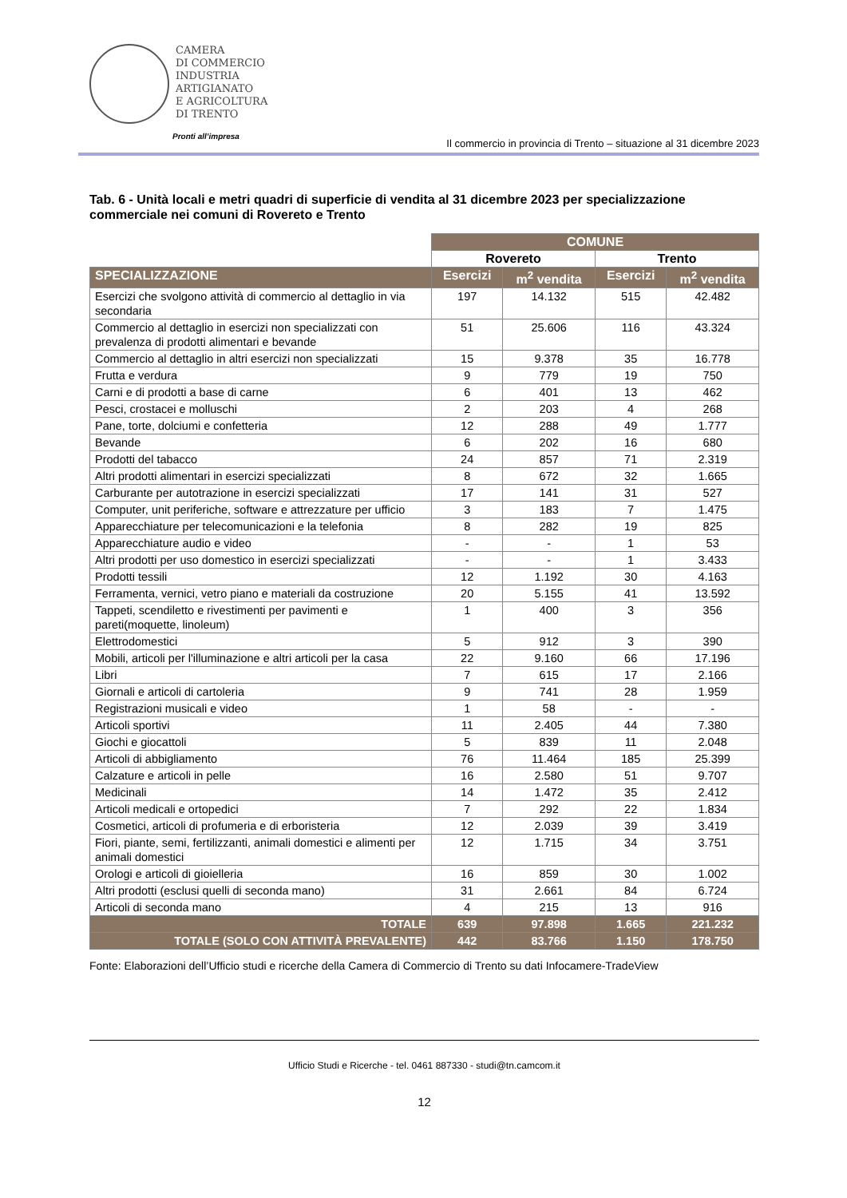CAMERA
DI COMMERCIO
INDUSTRIA
ARTIGIANATO
E AGRICOLTURA
DI TRENTO
Pronti all’impresa
Il commercio in provincia di Trento – situazione al 31 dicembre 2023
Tab. 6 - Unità locali e metri quadri di superficie di vendita al 31 dicembre 2023 per specializzazione commerciale nei comuni di Rovereto e Trento
| | COMUNE | | | |
| --- | --- | --- | --- | --- |
| | Rovereto | | Trento | |
| SPECIALIZZAZIONE | Esercizi | m<sup>2</sup> vendita | Esercizi | m<sup>2</sup> vendita |
| Esercizi che svolgono attività di commercio al dettaglio in via secondaria | 197 | 14.132 | 515 | 42.482 |
| Commercio al dettaglio in esercizi non specializzati con prevalenza di prodotti alimentari e bevande | 51 | 25.606 | 116 | 43.324 |
| Commercio al dettaglio in altri esercizi non specializzati | 15 | 9.378 | 35 | 16.778 |
| Frutta e verdura | 9 | 779 | 19 | 750 |
| Carni e di prodotti a base di carne | 6 | 401 | 13 | 462 |
| Pesci, crostacei e molluschi | 2 | 203 | 4 | 268 |
| Pane, torte, dolciumi e confetteria | 12 | 288 | 49 | 1.777 |
| Bevande | 6 | 202 | 16 | 680 |
| Prodotti del tabacco | 24 | 857 | 71 | 2.319 |
| Altri prodotti alimentari in esercizi specializzati | 8 | 672 | 32 | 1.665 |
| Carburante per autotrazione in esercizi specializzati | 17 | 141 | 31 | 527 |
| Computer, unit periferiche, software e attrezzature per ufficio | 3 | 183 | 7 | 1.475 |
| Apparecchiature per telecomunicazioni e la telefonia | 8 | 282 | 19 | 825 |
| Apparecchiature audio e video | - | - | 1 | 53 |
| Altri prodotti per uso domestico in esercizi specializzati | - | - | 1 | 3.433 |
| Prodotti tessili | 12 | 1.192 | 30 | 4.163 |
| Ferramenta, vernici, vetro piano e materiali da costruzione | 20 | 5.155 | 41 | 13.592 |
| Tappeti, scendiletto e rivestimenti per pavimenti e pareti(moquette, linoleum) | 1 | 400 | 3 | 356 |
| Elettrodomestici | 5 | 912 | 3 | 390 |
| Mobili, articoli per l'illuminazione e altri articoli per la casa | 22 | 9.160 | 66 | 17.196 |
| Libri | 7 | 615 | 17 | 2.166 |
| Giornali e articoli di cartoleria | 9 | 741 | 28 | 1.959 |
| Registrazioni musicali e video | 1 | 58 | - | - |
| Articoli sportivi | 11 | 2.405 | 44 | 7.380 |
| Giochi e giocattoli | 5 | 839 | 11 | 2.048 |
| Articoli di abbigliamento | 76 | 11.464 | 185 | 25.399 |
| Calzature e articoli in pelle | 16 | 2.580 | 51 | 9.707 |
| Medicinali | 14 | 1.472 | 35 | 2.412 |
| Articoli medicali e ortopedici | 7 | 292 | 22 | 1.834 |
| Cosmetici, articoli di profumeria e di erboristeria | 12 | 2.039 | 39 | 3.419 |
| Fiori, piante, semi, fertilizzanti, animali domestici e alimenti per animali domestici | 12 | 1.715 | 34 | 3.751 |
| Orologi e articoli di gioielleria | 16 | 859 | 30 | 1.002 |
| Altri prodotti (esclusi quelli di seconda mano) | 31 | 2.661 | 84 | 6.724 |
| Articoli di seconda mano | 4 | 215 | 13 | 916 |
| TOTALE | 639 | 97.898 | 1.665 | 221.232 |
| TOTALE (SOLO CON ATTIVITÀ PREVALENTE) | 442 | 83.766 | 1.150 | 178.750 |
Fonte: Elaborazioni dell’Ufficio studi e ricerche della Camera di Commercio di Trento su dati Infocamere-TradeView
Ufficio Studi e Ricerche - tel. 0461 887330 - studi@tn.camcom.it
12